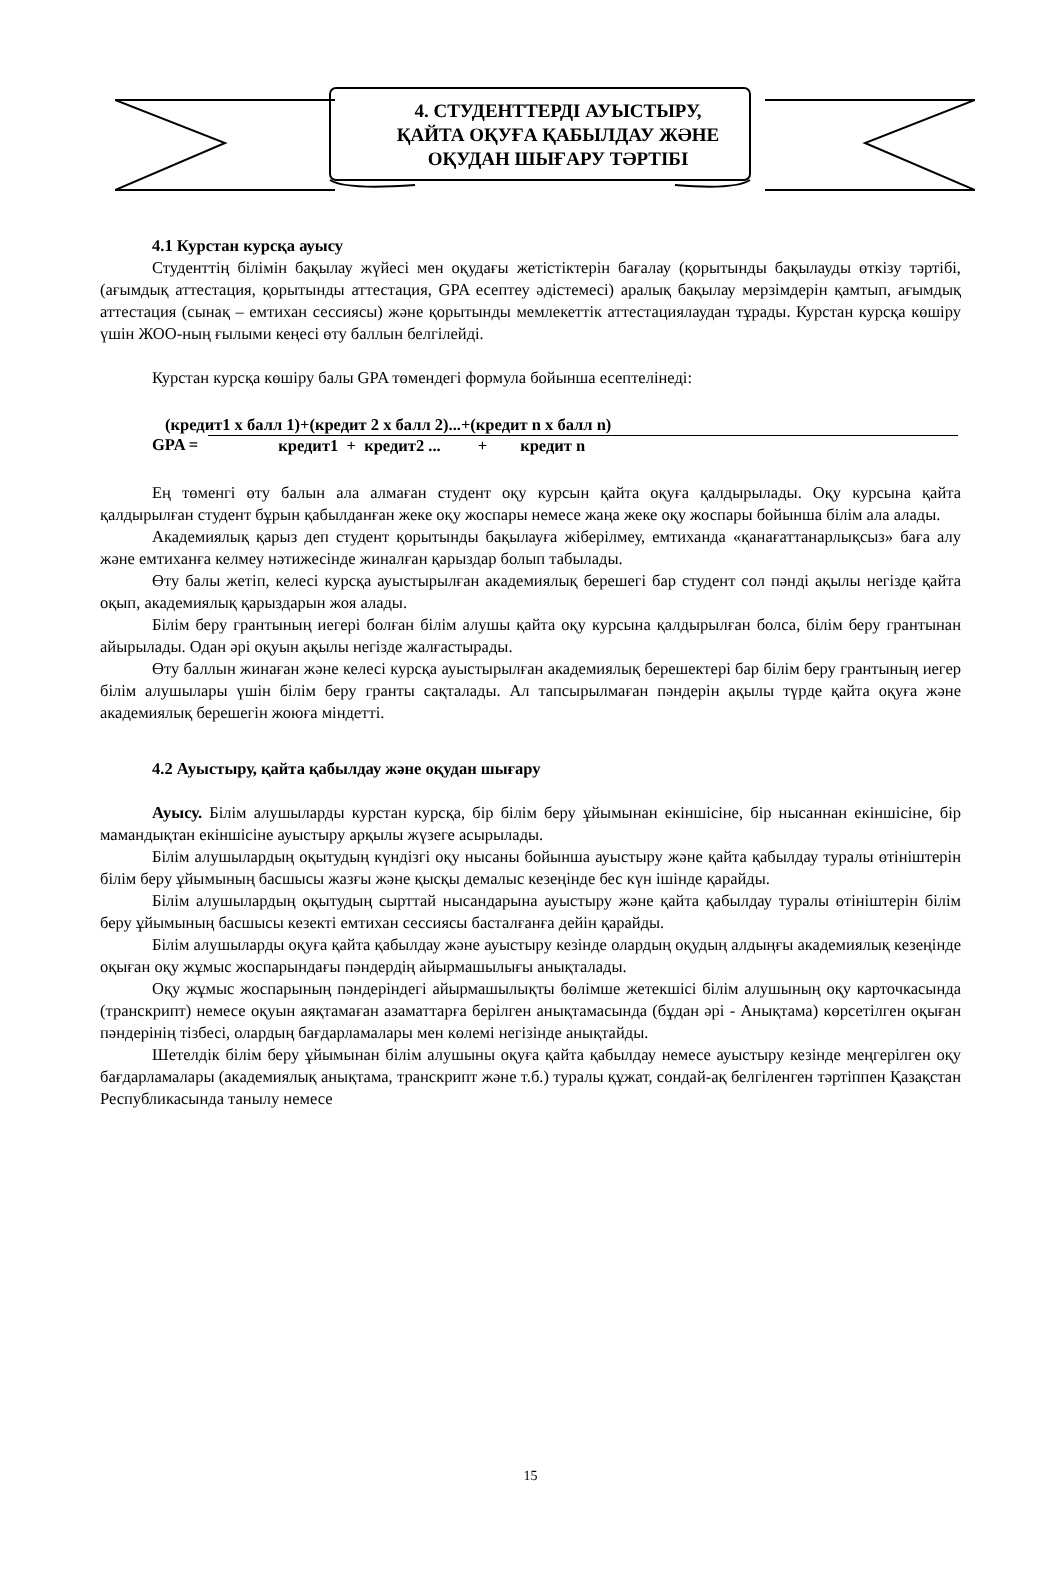4. СТУДЕНТТЕРДІ АУЫСТЫРУ,
ҚАЙТА ОҚУҒА ҚАБЫЛДАУ ЖӘНЕ
ОҚУДАН ШЫҒАРУ ТӘРТІБІ
4.1 Курстан курсқа ауысу
Студенттің білімін бақылау жүйесі мен оқудағы жетістіктерін бағалау (қорытынды бақылауды өткізу тәртібі, (ағымдық аттестация, қорытынды аттестация, GPA есептеу әдістемесі) аралық бақылау мерзімдерін қамтып, ағымдық аттестация (сынақ – емтихан сессиясы) және қорытынды мемлекеттік аттестациялаудан тұрады. Курстан курсқа көшіру үшін ЖОО-ның ғылыми кеңесі өту баллын белгілейді.
Курстан курсқа көшіру балы GPA төмендегі формула бойынша есептелінеді:
(кредит1 х балл 1)+(кредит 2 х балл 2)...+(кредит n х балл n)
GPA = кредит1 + кредит2 ... + кредит n
Ең төменгі өту балын ала алмаған студент оқу курсын қайта оқуға қалдырылады. Оқу курсына қайта қалдырылған студент бұрын қабылданған жеке оқу жоспары немесе жаңа жеке оқу жоспары бойынша білім ала алады.
Академиялық қарыз деп студент қорытынды бақылауға жіберілмеу, емтиханда «қанағаттанарлықсыз» баға алу және емтиханға келмеу нәтижесінде жиналған қарыздар болып табылады.
Өту балы жетіп, келесі курсқа ауыстырылған академиялық берешегі бар студент сол пәнді ақылы негізде қайта оқып, академиялық қарыздарын жоя алады.
Білім беру грантының иегері болған білім алушы қайта оқу курсына қалдырылған болса, білім беру грантынан айырылады. Одан әрі оқуын ақылы негізде жалғастырады.
Өту баллын жинаған және келесі курсқа ауыстырылған академиялық берешектері бар білім беру грантының иегер білім алушылары үшін білім беру гранты сақталады. Ал тапсырылмаған пәндерін ақылы түрде қайта оқуға және академиялық берешегін жоюға міндетті.
4.2 Ауыстыру, қайта қабылдау және оқудан шығару
Ауысу. Білім алушыларды курстан курсқа, бір білім беру ұйымынан екіншісіне, бір нысаннан екіншісіне, бір мамандықтан екіншісіне ауыстыру арқылы жүзеге асырылады.
Білім алушылардың оқытудың күндізгі оқу нысаны бойынша ауыстыру және қайта қабылдау туралы өтініштерін білім беру ұйымының басшысы жазғы және қысқы демалыс кезеңінде бес күн ішінде қарайды.
Білім алушылардың оқытудың сырттай нысандарына ауыстыру және қайта қабылдау туралы өтініштерін білім беру ұйымының басшысы кезекті емтихан сессиясы басталғанға дейін қарайды.
Білім алушыларды оқуға қайта қабылдау және ауыстыру кезінде олардың оқудың алдыңғы академиялық кезеңінде оқыған оқу жұмыс жоспарындағы пәндердің айырмашылығы анықталады.
Оқу жұмыс жоспарының пәндеріндегі айырмашылықты бөлімше жетекшісі білім алушының оқу карточкасында (транскрипт) немесе оқуын аяқтамаған азаматтарға берілген анықтамасында (бұдан әрі - Анықтама) көрсетілген оқыған пәндерінің тізбесі, олардың бағдарламалары мен көлемі негізінде анықтайды.
Шетелдік білім беру ұйымынан білім алушыны оқуға қайта қабылдау немесе ауыстыру кезінде меңгерілген оқу бағдарламалары (академиялық анықтама, транскрипт және т.б.) туралы құжат, сондай-ақ белгіленген тәртіппен Қазақстан Республикасында танылу немесе
15